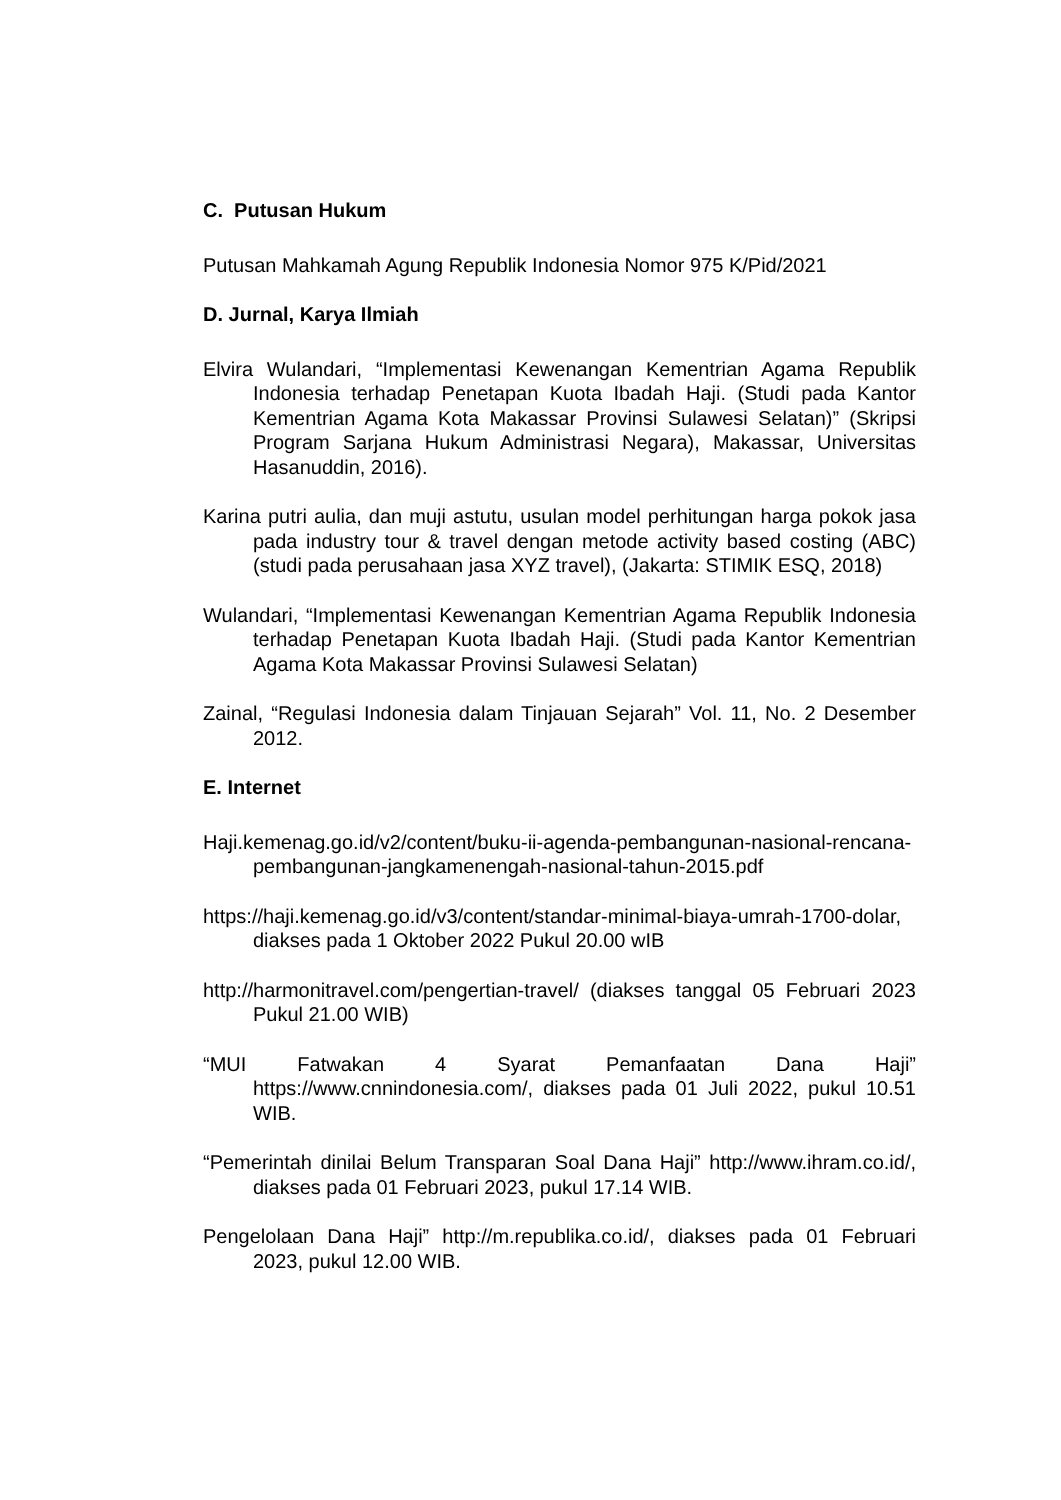C. Putusan Hukum
Putusan Mahkamah Agung Republik Indonesia Nomor 975 K/Pid/2021
D. Jurnal, Karya Ilmiah
Elvira Wulandari, “Implementasi Kewenangan Kementrian Agama Republik Indonesia terhadap Penetapan Kuota Ibadah Haji. (Studi pada Kantor Kementrian Agama Kota Makassar Provinsi Sulawesi Selatan)” (Skripsi Program Sarjana Hukum Administrasi Negara), Makassar, Universitas Hasanuddin, 2016).
Karina putri aulia, dan muji astutu, usulan model perhitungan harga pokok jasa pada industry tour & travel dengan metode activity based costing (ABC) (studi pada perusahaan jasa XYZ travel), (Jakarta: STIMIK ESQ, 2018)
Wulandari, “Implementasi Kewenangan Kementrian Agama Republik Indonesia terhadap Penetapan Kuota Ibadah Haji. (Studi pada Kantor Kementrian Agama Kota Makassar Provinsi Sulawesi Selatan)
Zainal, “Regulasi Indonesia dalam Tinjauan Sejarah” Vol. 11, No. 2 Desember 2012.
E. Internet
Haji.kemenag.go.id/v2/content/buku-ii-agenda-pembangunan-nasional-rencana-pembangunan-jangkamenengah-nasional-tahun-2015.pdf
https://haji.kemenag.go.id/v3/content/standar-minimal-biaya-umrah-1700-dolar, diakses pada 1 Oktober 2022 Pukul 20.00 wIB
http://harmonitravel.com/pengertian-travel/ (diakses tanggal 05 Februari 2023 Pukul 21.00 WIB)
“MUI Fatwakan 4 Syarat Pemanfaatan Dana Haji” https://www.cnnindonesia.com/, diakses pada 01 Juli 2022, pukul 10.51 WIB.
“Pemerintah dinilai Belum Transparan Soal Dana Haji” http://www.ihram.co.id/, diakses pada 01 Februari 2023, pukul 17.14 WIB.
Pengelolaan Dana Haji” http://m.republika.co.id/, diakses pada 01 Februari 2023, pukul 12.00 WIB.